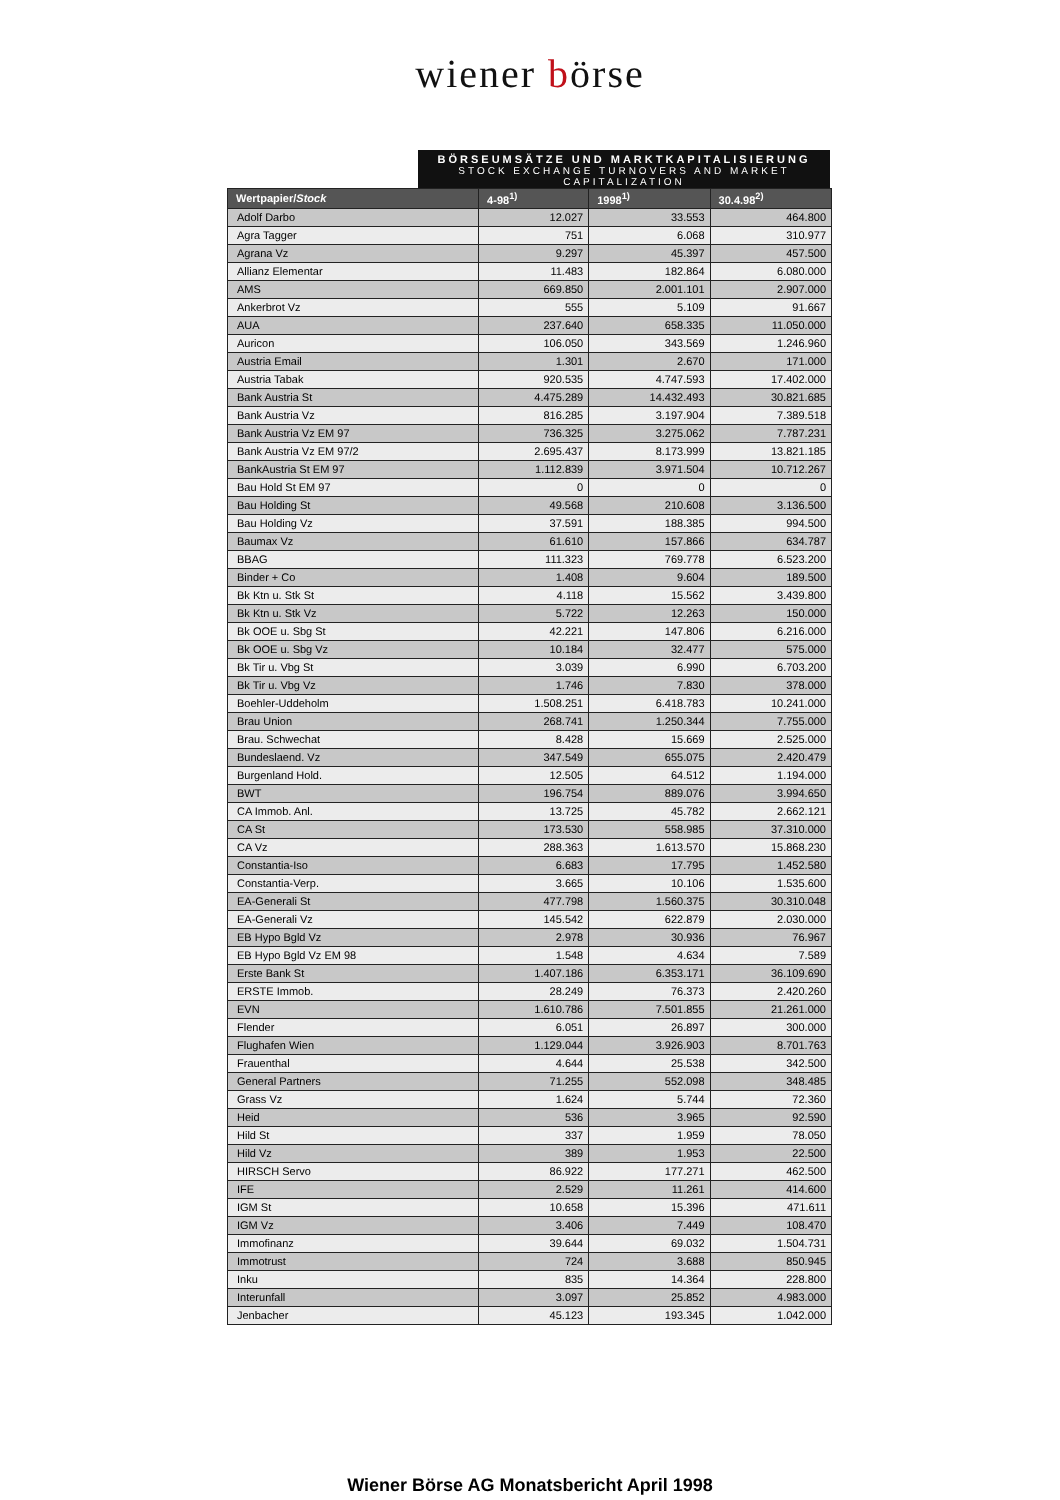wiener börse
BÖRSEUMSÄTZE UND MARKTKAPITALISIERUNG
STOCK EXCHANGE TURNOVERS AND MARKET CAPITALIZATION
| Wertpapier/ Stock | 4-98<sup>1)</sup> | 1998<sup>1)</sup> | 30.4.98<sup>2)</sup> |
| --- | --- | --- | --- |
| Adolf Darbo | 12.027 | 33.553 | 464.800 |
| Agra Tagger | 751 | 6.068 | 310.977 |
| Agrana Vz | 9.297 | 45.397 | 457.500 |
| Allianz Elementar | 11.483 | 182.864 | 6.080.000 |
| AMS | 669.850 | 2.001.101 | 2.907.000 |
| Ankerbrot Vz | 555 | 5.109 | 91.667 |
| AUA | 237.640 | 658.335 | 11.050.000 |
| Auricon | 106.050 | 343.569 | 1.246.960 |
| Austria Email | 1.301 | 2.670 | 171.000 |
| Austria Tabak | 920.535 | 4.747.593 | 17.402.000 |
| Bank Austria St | 4.475.289 | 14.432.493 | 30.821.685 |
| Bank Austria Vz | 816.285 | 3.197.904 | 7.389.518 |
| Bank Austria Vz EM 97 | 736.325 | 3.275.062 | 7.787.231 |
| Bank Austria Vz EM 97/2 | 2.695.437 | 8.173.999 | 13.821.185 |
| BankAustria St EM 97 | 1.112.839 | 3.971.504 | 10.712.267 |
| Bau Hold St EM 97 | 0 | 0 | 0 |
| Bau Holding St | 49.568 | 210.608 | 3.136.500 |
| Bau Holding Vz | 37.591 | 188.385 | 994.500 |
| Baumax Vz | 61.610 | 157.866 | 634.787 |
| BBAG | 111.323 | 769.778 | 6.523.200 |
| Binder + Co | 1.408 | 9.604 | 189.500 |
| Bk Ktn u. Stk St | 4.118 | 15.562 | 3.439.800 |
| Bk Ktn u. Stk Vz | 5.722 | 12.263 | 150.000 |
| Bk OOE u. Sbg St | 42.221 | 147.806 | 6.216.000 |
| Bk OOE u. Sbg Vz | 10.184 | 32.477 | 575.000 |
| Bk Tir u. Vbg St | 3.039 | 6.990 | 6.703.200 |
| Bk Tir u. Vbg Vz | 1.746 | 7.830 | 378.000 |
| Boehler-Uddeholm | 1.508.251 | 6.418.783 | 10.241.000 |
| Brau Union | 268.741 | 1.250.344 | 7.755.000 |
| Brau. Schwechat | 8.428 | 15.669 | 2.525.000 |
| Bundeslaend. Vz | 347.549 | 655.075 | 2.420.479 |
| Burgenland Hold. | 12.505 | 64.512 | 1.194.000 |
| BWT | 196.754 | 889.076 | 3.994.650 |
| CA Immob. Anl. | 13.725 | 45.782 | 2.662.121 |
| CA St | 173.530 | 558.985 | 37.310.000 |
| CA Vz | 288.363 | 1.613.570 | 15.868.230 |
| Constantia-Iso | 6.683 | 17.795 | 1.452.580 |
| Constantia-Verp. | 3.665 | 10.106 | 1.535.600 |
| EA-Generali St | 477.798 | 1.560.375 | 30.310.048 |
| EA-Generali Vz | 145.542 | 622.879 | 2.030.000 |
| EB Hypo Bgld Vz | 2.978 | 30.936 | 76.967 |
| EB Hypo Bgld Vz EM 98 | 1.548 | 4.634 | 7.589 |
| Erste Bank St | 1.407.186 | 6.353.171 | 36.109.690 |
| ERSTE Immob. | 28.249 | 76.373 | 2.420.260 |
| EVN | 1.610.786 | 7.501.855 | 21.261.000 |
| Flender | 6.051 | 26.897 | 300.000 |
| Flughafen Wien | 1.129.044 | 3.926.903 | 8.701.763 |
| Frauenthal | 4.644 | 25.538 | 342.500 |
| General Partners | 71.255 | 552.098 | 348.485 |
| Grass Vz | 1.624 | 5.744 | 72.360 |
| Heid | 536 | 3.965 | 92.590 |
| Hild St | 337 | 1.959 | 78.050 |
| Hild Vz | 389 | 1.953 | 22.500 |
| HIRSCH Servo | 86.922 | 177.271 | 462.500 |
| IFE | 2.529 | 11.261 | 414.600 |
| IGM St | 10.658 | 15.396 | 471.611 |
| IGM Vz | 3.406 | 7.449 | 108.470 |
| Immofinanz | 39.644 | 69.032 | 1.504.731 |
| Immotrust | 724 | 3.688 | 850.945 |
| Inku | 835 | 14.364 | 228.800 |
| Interunfall | 3.097 | 25.852 | 4.983.000 |
| Jenbacher | 45.123 | 193.345 | 1.042.000 |
Wiener Börse AG Monatsbericht April 1998